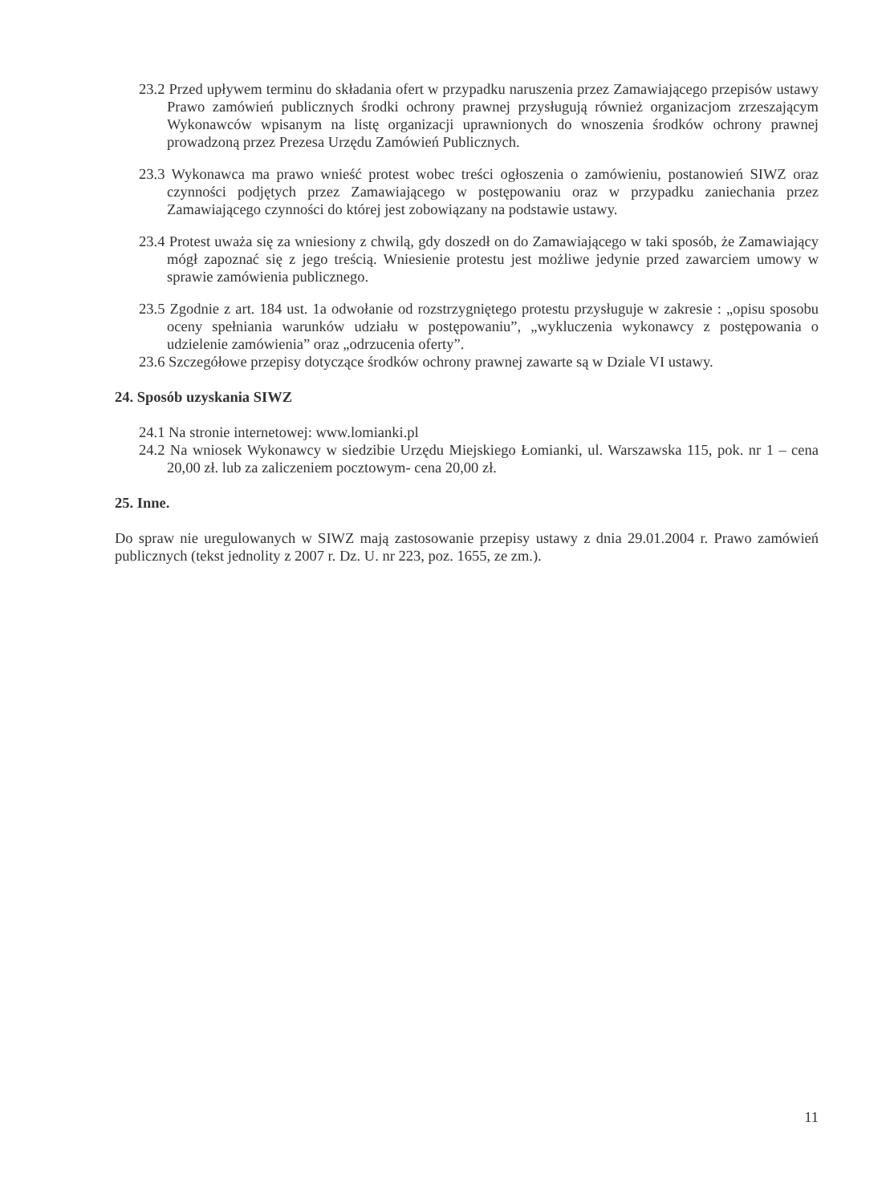23.2 Przed upływem terminu do składania ofert w przypadku naruszenia przez Zamawiającego przepisów ustawy Prawo zamówień publicznych środki ochrony prawnej przysługują również organizacjom zrzeszającym Wykonawców wpisanym na listę organizacji uprawnionych do wnoszenia środków ochrony prawnej prowadzoną przez Prezesa Urzędu Zamówień Publicznych.
23.3 Wykonawca ma prawo wnieść protest wobec treści ogłoszenia o zamówieniu, postanowień SIWZ oraz czynności podjętych przez Zamawiającego w postępowaniu oraz w przypadku zaniechania przez Zamawiającego czynności do której jest zobowiązany na podstawie ustawy.
23.4 Protest uważa się za wniesiony z chwilą, gdy doszedł on do Zamawiającego w taki sposób, że Zamawiający mógł zapoznać się z jego treścią. Wniesienie protestu jest możliwe jedynie przed zawarciem umowy w sprawie zamówienia publicznego.
23.5 Zgodnie z art. 184 ust. 1a odwołanie od rozstrzygniętego protestu przysługuje w zakresie : „opisu sposobu oceny spełniania warunków udziału w postępowaniu”, „wykluczenia wykonawcy z postępowania o udzielenie zamówienia” oraz „odrzucenia oferty”.
23.6 Szczegółowe przepisy dotyczące środków ochrony prawnej zawarte są w Dziale VI ustawy.
24. Sposób uzyskania SIWZ
24.1 Na stronie internetowej: www.lomianki.pl
24.2 Na wniosek Wykonawcy w siedzibie Urzędu Miejskiego Łomianki, ul. Warszawska 115, pok. nr 1 – cena 20,00 zł. lub za zaliczeniem pocztowym- cena 20,00 zł.
25. Inne.
Do spraw nie uregulowanych w SIWZ mają zastosowanie przepisy ustawy z dnia 29.01.2004 r. Prawo zamówień publicznych (tekst jednolity z 2007 r. Dz. U. nr 223, poz. 1655, ze zm.).
11